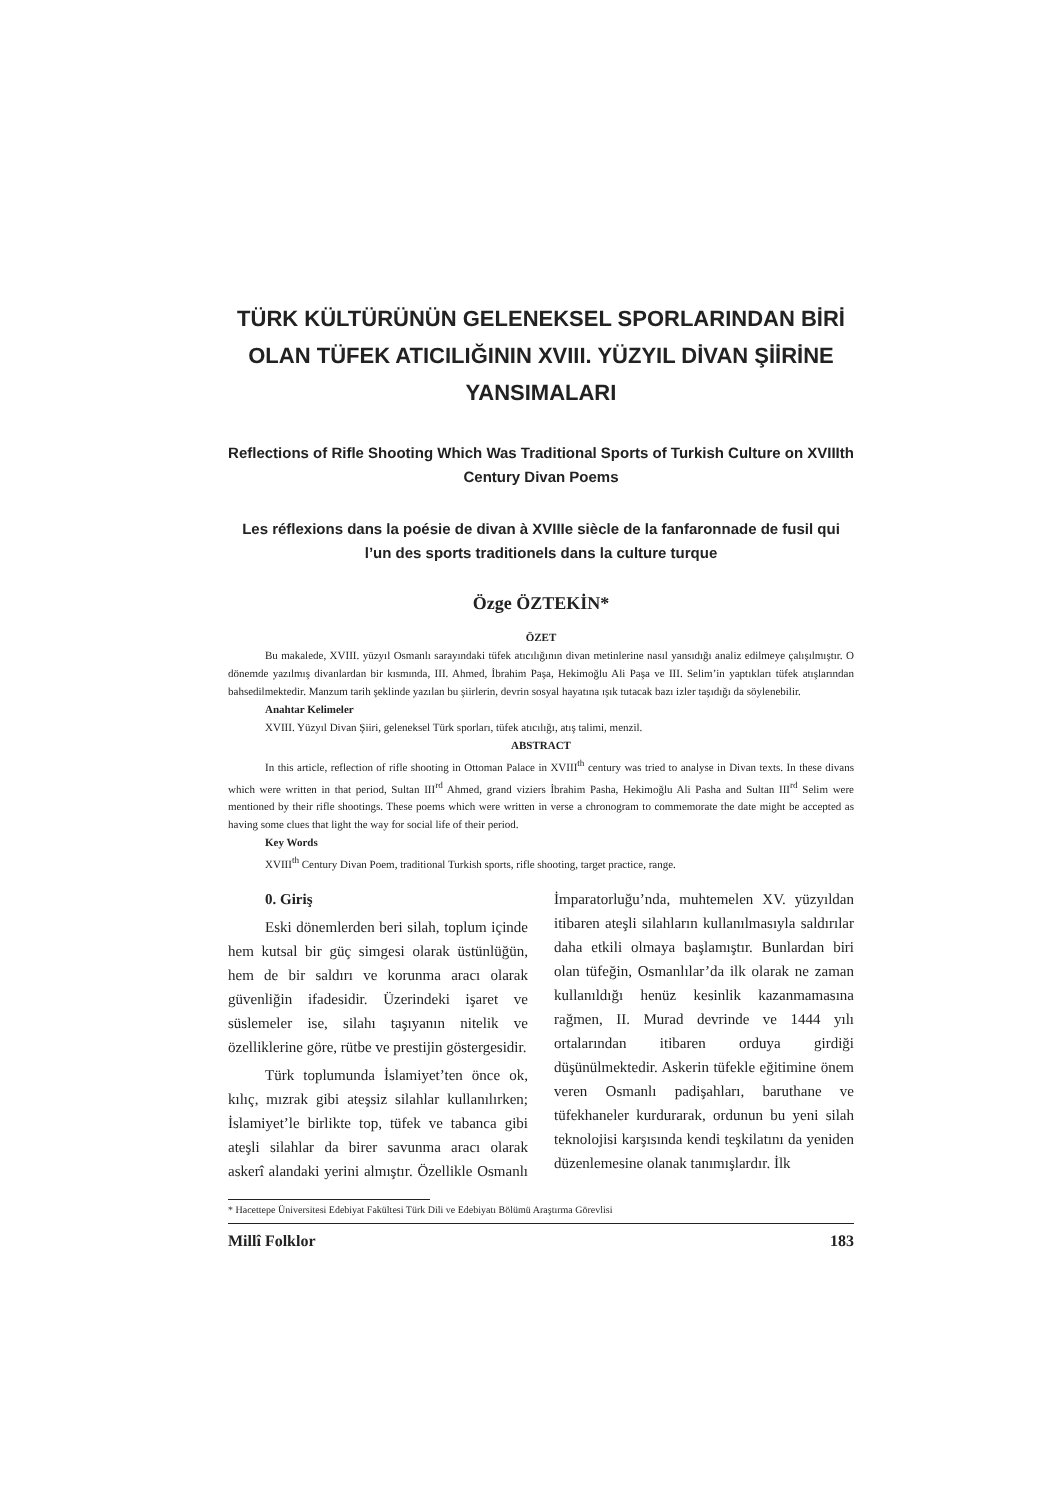TÜRK KÜLTÜRÜNÜN GELENEKSEL SPORLARINDAN BİRİ OLAN TÜFEK ATICILIĞININ XVIII. YÜZYIL DİVAN ŞİİRİNE YANSIMALARI
Reflections of Rifle Shooting Which Was Traditional Sports of Turkish Culture on XVIIIth Century Divan Poems
Les réflexions dans la poésie de divan à XVIIIe siècle de la fanfaronnade de fusil qui l’un des sports traditionels dans la culture turque
Özge ÖZTEKİN*
ÖZET
Bu makalede, XVIII. yüzyıl Osmanlı sarayındaki tüfek atıcılığının divan metinlerine nasıl yansıdığı analiz edilmeye çalışılmıştır. O dönemde yazılmış divanlardan bir kısmında, III. Ahmed, İbrahim Paşa, Hekimoğlu Ali Paşa ve III. Selim’in yaptıkları tüfek atışlarından bahsedilmektedir. Manzum tarih şeklinde yazılan bu şiirlerin, devrin sosyal hayatına ışık tutacak bazı izler taşıdığı da söylenebilir.
Anahtar Kelimeler
XVIII. Yüzyıl Divan Şiiri, geleneksel Türk sporları, tüfek atıcılığı, atış talimi, menzil.
ABSTRACT
In this article, reflection of rifle shooting in Ottoman Palace in XVIII<sup>th</sup> century was tried to analyse in Divan texts. In these divans which were written in that period, Sultan III<sup>rd</sup> Ahmed, grand viziers İbrahim Pasha, Hekimoğlu Ali Pasha and Sultan III<sup>rd</sup> Selim were mentioned by their rifle shootings. These poems which were written in verse a chronogram to commemorate the date might be accepted as having some clues that light the way for social life of their period.
Key Words
XVIII<sup>th</sup> Century Divan Poem, traditional Turkish sports, rifle shooting, target practice, range.
0. Giriş
Eski dönemlerden beri silah, toplum içinde hem kutsal bir güç simgesi olarak üstünlüğün, hem de bir saldırı ve korunma aracı olarak güvenliğin ifadesidir. Üzerindeki işaret ve süslemeler ise, silahı taşıyanın nitelik ve özelliklerine göre, rütbe ve prestijin göstergesidir.
Türk toplumunda İslamiyet’ten önce ok, kılıç, mızrak gibi ateşsiz silahlar kullanılırken; İslamiyet’le birlikte top, tüfek ve tabanca gibi ateşli silahlar da birer savunma aracı olarak askerî alandaki yerini almıştır. Özellikle Osmanlı İmparatorluğu’nda, muhtemelen XV. yüzyıldan itibaren ateşli silahların kullanılmasıyla saldırılar daha etkili olmaya başlamıştır. Bunlardan biri olan tüfeğin, Osmanlılar’da ilk olarak ne zaman kullanıldığı henüz kesinlik kazanmamasına rağmen, II. Murad devrinde ve 1444 yılı ortalarından itibaren orduya girdiği düşünülmektedir. Askerin tüfekle eğitimine önem veren Osmanlı padişahları, baruthane ve tüfekhaneler kurdurarak, ordunun bu yeni silah teknolojisi karşısında kendi teşkilatını da yeniden düzenlemesine olanak tanımışlardır. İlk
* Hacettepe Üniversitesi Edebiyat Fakültesi Türk Dili ve Edebiyatı Bölümü Araştırma Görevlisi
Millî Folklor 183